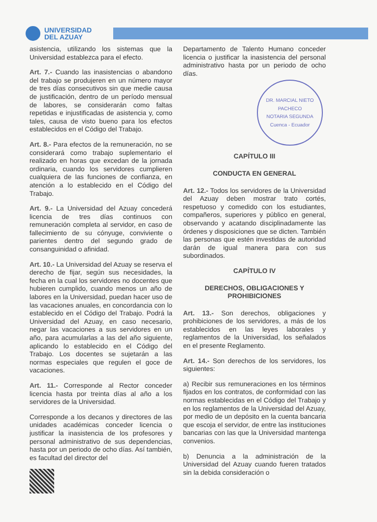UNIVERSIDAD DEL AZUAY
asistencia, utilizando los sistemas que la Universidad establezca para el efecto.
Art. 7.- Cuando las inasistencias o abandono del trabajo se produjeren en un número mayor de tres días consecutivos sin que medie causa de justificación, dentro de un período mensual de labores, se considerarán como faltas repetidas e injustificadas de asistencia y, como tales, causa de visto bueno para los efectos establecidos en el Código del Trabajo.
Art. 8.- Para efectos de la remuneración, no se considerará como trabajo suplementario el realizado en horas que excedan de la jornada ordinaria, cuando los servidores cumplieren cualquiera de las funciones de confianza, en atención a lo establecido en el Código del Trabajo.
Art. 9.- La Universidad del Azuay concederá licencia de tres días continuos con remuneración completa al servidor, en caso de fallecimiento de su cónyuge, conviviente o parientes dentro del segundo grado de consanguinidad o afinidad.
Art. 10.- La Universidad del Azuay se reserva el derecho de fijar, según sus necesidades, la fecha en la cual los servidores no docentes que hubieren cumplido, cuando menos un año de labores en la Universidad, puedan hacer uso de las vacaciones anuales, en concordancia con lo establecido en el Código del Trabajo. Podrá la Universidad del Azuay, en caso necesario, negar las vacaciones a sus servidores en un año, para acumularlas a las del año siguiente, aplicando lo establecido en el Código del Trabajo. Los docentes se sujetarán a las normas especiales que regulen el goce de vacaciones.
Art. 11.- Corresponde al Rector conceder licencia hasta por treinta días al año a los servidores de la Universidad.
Corresponde a los decanos y directores de las unidades académicas conceder licencia o justificar la inasistencia de los profesores y personal administrativo de sus dependencias, hasta por un periodo de ocho días. Así también, es facultad del director del
Departamento de Talento Humano conceder licencia o justificar la inasistencia del personal administrativo hasta por un periodo de ocho días.
DR. MARCIAL NIETO PACHECO
NOTARIA SEGUNDA
Cuenca - Ecuador
CAPÍTULO III
CONDUCTA EN GENERAL
Art. 12.- Todos los servidores de la Universidad del Azuay deben mostrar trato cortés, respetuoso y comedido con los estudiantes, compañeros, superiores y público en general, observando y acatando disciplinadamente las órdenes y disposiciones que se dicten. También las personas que estén investidas de autoridad darán de igual manera para con sus subordinados.
CAPÍTULO IV
DERECHOS, OBLIGACIONES Y PROHIBICIONES
Art. 13.- Son derechos, obligaciones y prohibiciones de los servidores, a más de los establecidos en las leyes laborales y reglamentos de la Universidad, los señalados en el presente Reglamento.
Art. 14.- Son derechos de los servidores, los siguientes:
a) Recibir sus remuneraciones en los términos fijados en los contratos, de conformidad con las normas establecidas en el Código del Trabajo y en los reglamentos de la Universidad del Azuay, por medio de un depósito en la cuenta bancaria que escoja el servidor, de entre las instituciones bancarias con las que la Universidad mantenga convenios.
b) Denuncia a la administración de la Universidad del Azuay cuando fueren tratados sin la debida consideración o